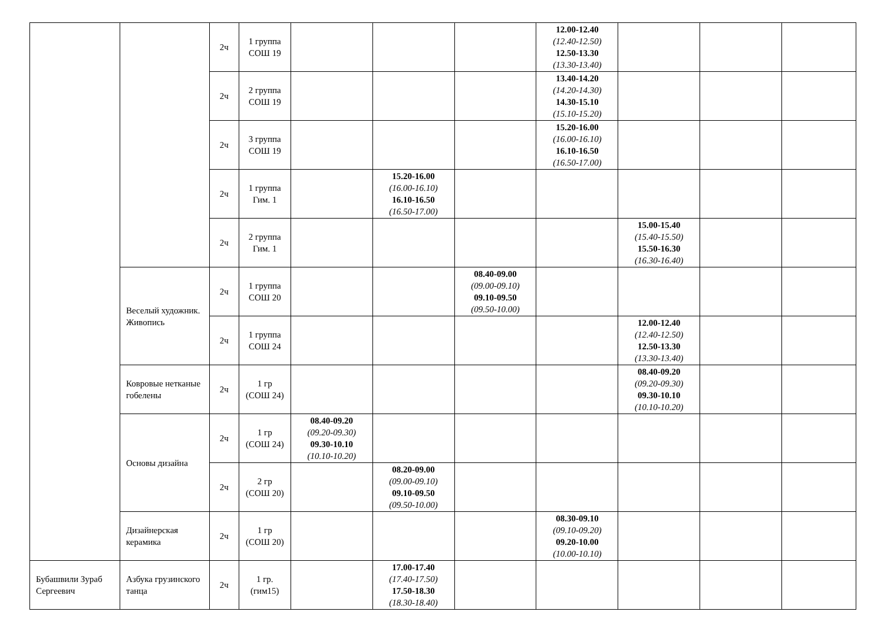| | | 2ч | 1 группа СОШ 19 | | | | 12.00-12.40 (12.40-12.50) 12.50-13.30 (13.30-13.40) | | | |
| | | 2ч | 2 группа СОШ 19 | | | | 13.40-14.20 (14.20-14.30) 14.30-15.10 (15.10-15.20) | | | |
| | | 2ч | 3 группа СОШ 19 | | | | 15.20-16.00 (16.00-16.10) 16.10-16.50 (16.50-17.00) | | | |
| | | 2ч | 1 группа Гим. 1 | | 15.20-16.00 (16.00-16.10) 16.10-16.50 (16.50-17.00) | | | | | |
| | | 2ч | 2 группа Гим. 1 | | | | | 15.00-15.40 (15.40-15.50) 15.50-16.30 (16.30-16.40) | | |
| | Веселый художник. Живопись | 2ч | 1 группа СОШ 20 | | | 08.40-09.00 (09.00-09.10) 09.10-09.50 (09.50-10.00) | | | | |
| | | 2ч | 1 группа СОШ 24 | | | | | 12.00-12.40 (12.40-12.50) 12.50-13.30 (13.30-13.40) | | |
| | Ковровые нетканые гобелены | 2ч | 1 гр (СОШ 24) | | | | | 08.40-09.20 (09.20-09.30) 09.30-10.10 (10.10-10.20) | | |
| | Основы дизайна | 2ч | 1 гр (СОШ 24) | 08.40-09.20 (09.20-09.30) 09.30-10.10 (10.10-10.20) | | | | | | |
| | | 2ч | 2 гр (СОШ 20) | | 08.20-09.00 (09.00-09.10) 09.10-09.50 (09.50-10.00) | | | | | |
| | Дизайнерская керамика | 2ч | 1 гр (СОШ 20) | | | | 08.30-09.10 (09.10-09.20) 09.20-10.00 (10.00-10.10) | | | |
| Бубашвили Зураб Сергеевич | Азбука грузинского танца | 2ч | 1 гр. (гим15) | | 17.00-17.40 (17.40-17.50) 17.50-18.30 (18.30-18.40) | | | | | |